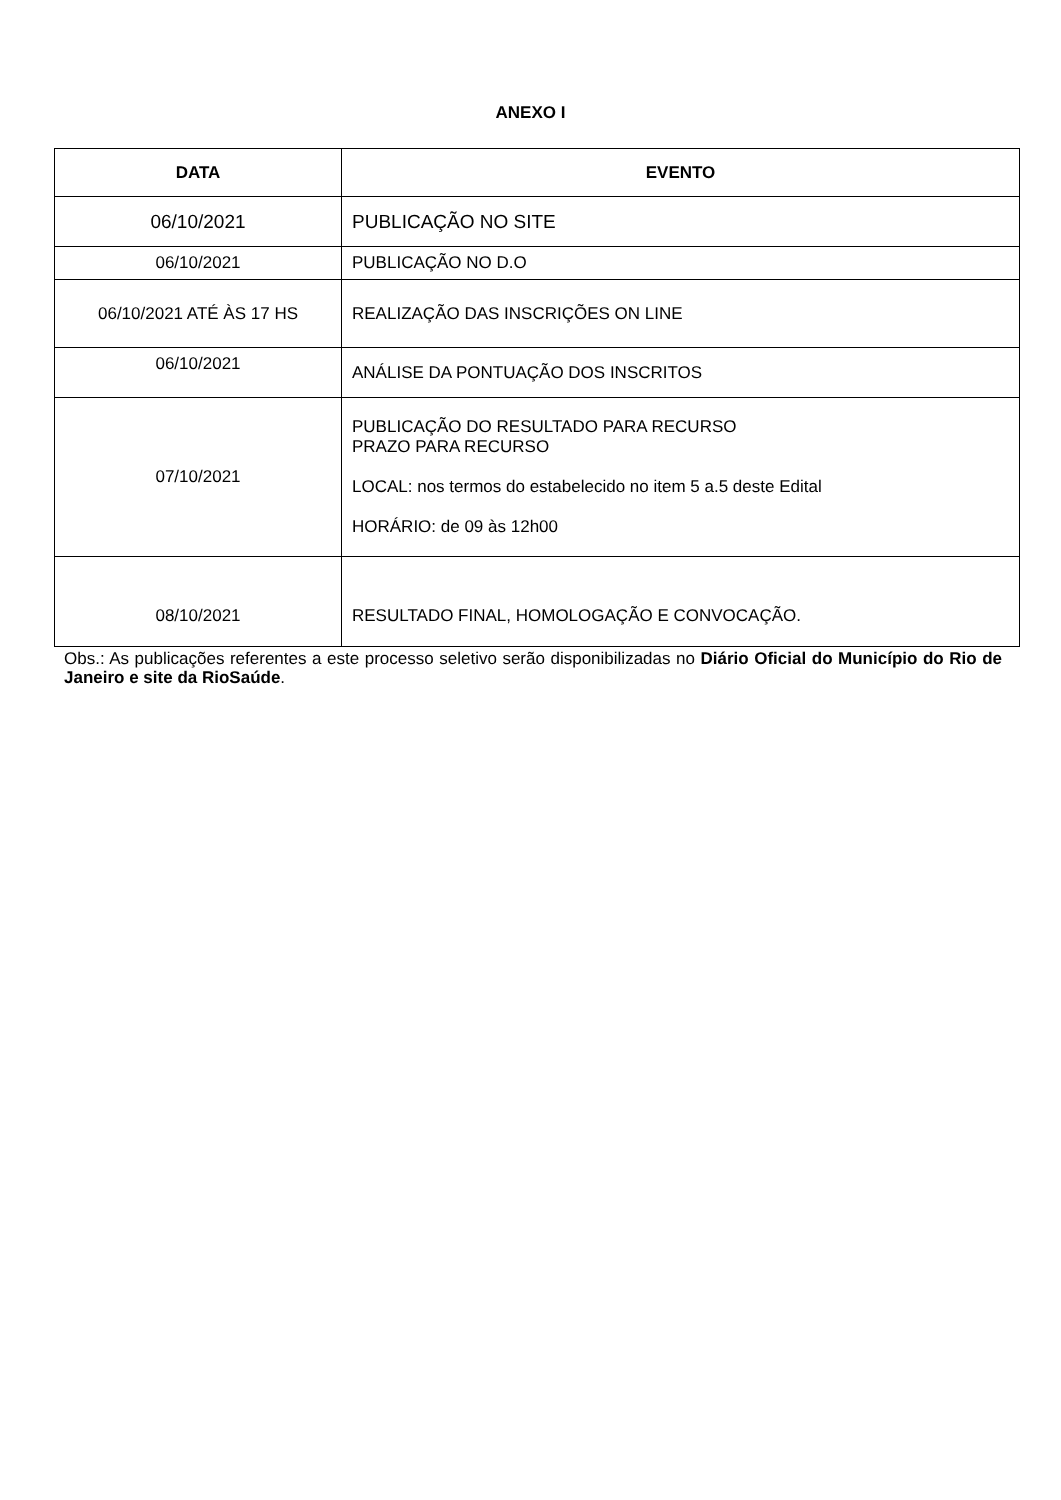ANEXO I
| DATA | EVENTO |
| --- | --- |
| 06/10/2021 | PUBLICAÇÃO NO SITE |
| 06/10/2021 | PUBLICAÇÃO NO D.O |
| 06/10/2021 ATÉ ÀS 17 HS | REALIZAÇÃO DAS INSCRIÇÕES ON LINE |
| 06/10/2021 | ANÁLISE DA PONTUAÇÃO DOS INSCRITOS |
| 07/10/2021 | PUBLICAÇÃO DO RESULTADO PARA RECURSO PRAZO PARA RECURSO LOCAL: nos termos do estabelecido no item 5 a.5 deste Edital HORÁRIO: de 09 às 12h00 |
| 08/10/2021 | RESULTADO FINAL, HOMOLOGAÇÃO E CONVOCAÇÃO. |
Obs.: As publicações referentes a este processo seletivo serão disponibilizadas no Diário Oficial do Município do Rio de Janeiro e site da RioSaúde.